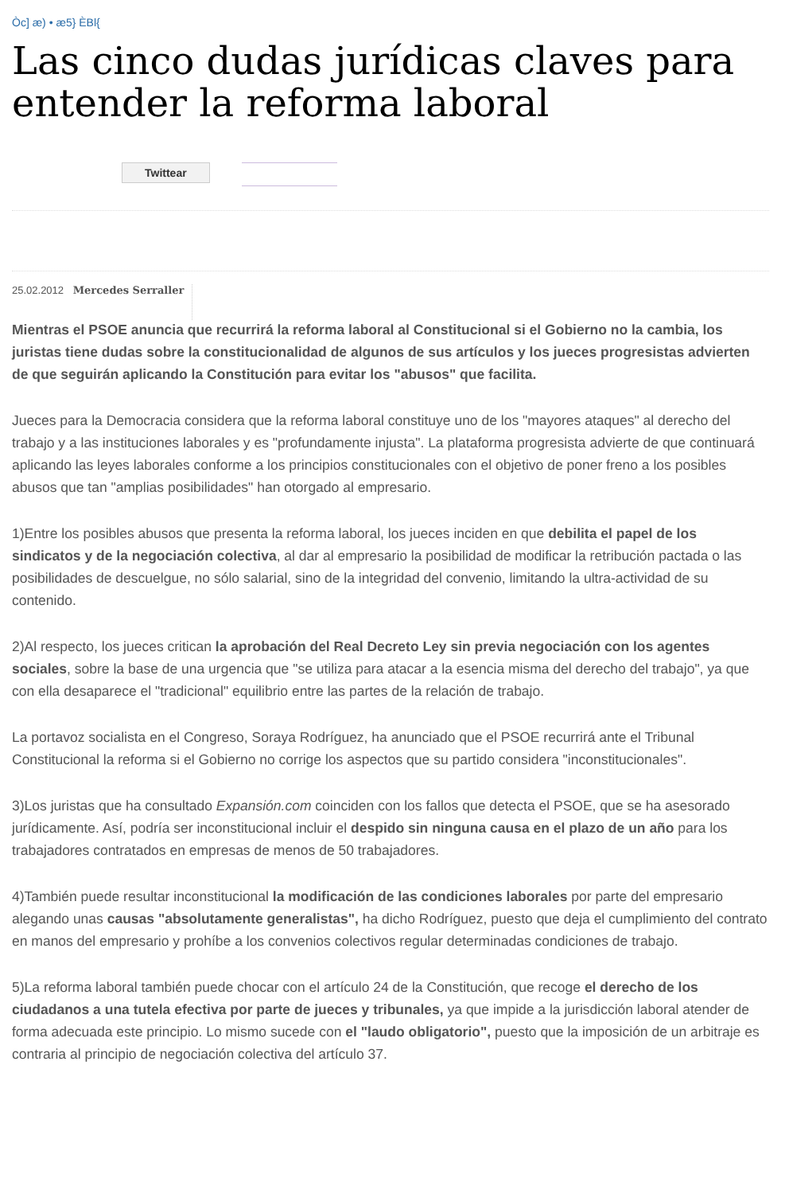Òc] æ) • æ5} ÈBl{
Las cinco dudas jurídicas claves para entender la reforma laboral
Twittear
25.02.2012 Mercedes Serraller
Mientras el PSOE anuncia que recurrirá la reforma laboral al Constitucional si el Gobierno no la cambia, los juristas tiene dudas sobre la constitucionalidad de algunos de sus artículos y los jueces progresistas advierten de que seguirán aplicando la Constitución para evitar los "abusos" que facilita.
Jueces para la Democracia considera que la reforma laboral constituye uno de los "mayores ataques" al derecho del trabajo y a las instituciones laborales y es "profundamente injusta". La plataforma progresista advierte de que continuará aplicando las leyes laborales conforme a los principios constitucionales con el objetivo de poner freno a los posibles abusos que tan "amplias posibilidades" han otorgado al empresario.
1)Entre los posibles abusos que presenta la reforma laboral, los jueces inciden en que debilita el papel de los sindicatos y de la negociación colectiva, al dar al empresario la posibilidad de modificar la retribución pactada o las posibilidades de descuelgue, no sólo salarial, sino de la integridad del convenio, limitando la ultra-actividad de su contenido.
2)Al respecto, los jueces critican la aprobación del Real Decreto Ley sin previa negociación con los agentes sociales, sobre la base de una urgencia que "se utiliza para atacar a la esencia misma del derecho del trabajo", ya que con ella desaparece el "tradicional" equilibrio entre las partes de la relación de trabajo.
La portavoz socialista en el Congreso, Soraya Rodríguez, ha anunciado que el PSOE recurrirá ante el Tribunal Constitucional la reforma si el Gobierno no corrige los aspectos que su partido considera "inconstitucionales".
3)Los juristas que ha consultado Expansión.com coinciden con los fallos que detecta el PSOE, que se ha asesorado jurídicamente. Así, podría ser inconstitucional incluir el despido sin ninguna causa en el plazo de un año para los trabajadores contratados en empresas de menos de 50 trabajadores.
4)También puede resultar inconstitucional la modificación de las condiciones laborales por parte del empresario alegando unas causas "absolutamente generalistas", ha dicho Rodríguez, puesto que deja el cumplimiento del contrato en manos del empresario y prohíbe a los convenios colectivos regular determinadas condiciones de trabajo.
5)La reforma laboral también puede chocar con el artículo 24 de la Constitución, que recoge el derecho de los ciudadanos a una tutela efectiva por parte de jueces y tribunales, ya que impide a la jurisdicción laboral atender de forma adecuada este principio. Lo mismo sucede con el "laudo obligatorio", puesto que la imposición de un arbitraje es contraria al principio de negociación colectiva del artículo 37.